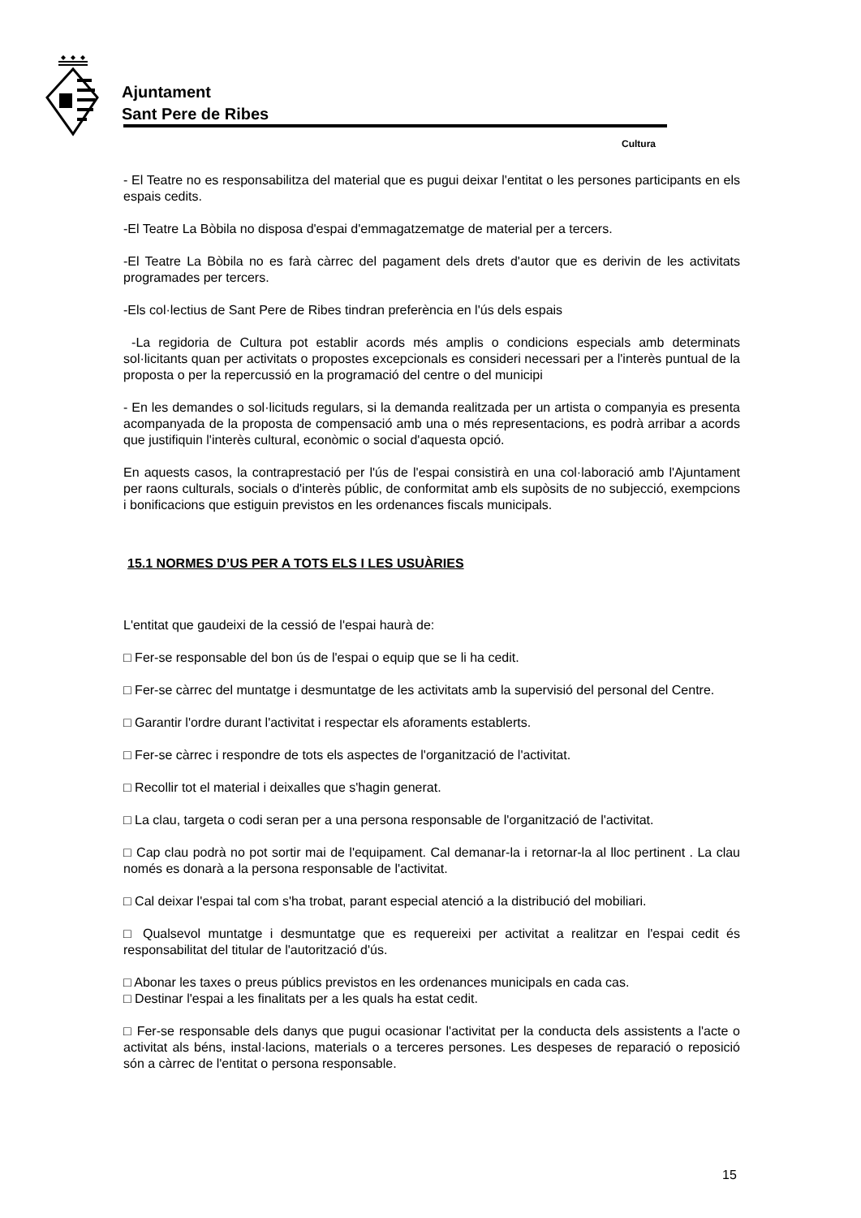Ajuntament
Sant Pere de Ribes
Cultura
- El Teatre no es responsabilitza del material que es pugui deixar l'entitat o les persones participants en els espais cedits.
-El Teatre La Bòbila no disposa d'espai d'emmagatzematge de material per a tercers.
-El Teatre La Bòbila no es farà càrrec del pagament dels drets d'autor que es derivin de les activitats programades per tercers.
-Els col·lectius de Sant Pere de Ribes tindran preferència en l'ús dels espais
-La regidoria de Cultura pot establir acords més amplis o condicions especials amb determinats sol·licitants quan per activitats o propostes excepcionals es consideri necessari per a l'interès puntual de la proposta o per la repercussió en la programació del centre o del municipi
- En les demandes o sol·licituds regulars, si la demanda realitzada per un artista o companyia es presenta acompanyada de la proposta de compensació amb una o més representacions, es podrà arribar a acords que justifiquin l'interès cultural, econòmic o social d'aquesta opció.
En aquests casos, la contraprestació per l'ús de l'espai consistirà en una col·laboració amb l'Ajuntament per raons culturals, socials o d'interès públic, de conformitat amb els supòsits de no subjecció, exempcions i bonificacions que estiguin previstos en les ordenances fiscals municipals.
15.1 NORMES D’US PER A TOTS ELS I LES USUÀRIES
L'entitat que gaudeixi de la cessió de l'espai haurà de:
□ Fer-se responsable del bon ús de l'espai o equip que se li ha cedit.
□ Fer-se càrrec del muntatge i desmuntatge de les activitats amb la supervisió del personal del Centre.
□ Garantir l'ordre durant l'activitat i respectar els aforaments establerts.
□ Fer-se càrrec i respondre de tots els aspectes de l'organització de l'activitat.
□ Recollir tot el material i deixalles que s'hagin generat.
□ La clau, targeta o codi seran per a una persona responsable de l'organització de l'activitat.
□ Cap clau podrà no pot sortir mai de l'equipament. Cal demanar-la i retornar-la al lloc pertinent . La clau només es donarà a la persona responsable de l'activitat.
□ Cal deixar l'espai tal com s'ha trobat, parant especial atenció a la distribució del mobiliari.
□ Qualsevol muntatge i desmuntatge que es requereixi per activitat a realitzar en l'espai cedit és responsabilitat del titular de l'autorització d'ús.
□ Abonar les taxes o preus públics previstos en les ordenances municipals en cada cas.
□ Destinar l'espai a les finalitats per a les quals ha estat cedit.
□ Fer-se responsable dels danys que pugui ocasionar l'activitat per la conducta dels assistents a l'acte o activitat als béns, instal·lacions, materials o a terceres persones. Les despeses de reparació o reposició són a càrrec de l'entitat o persona responsable.
15